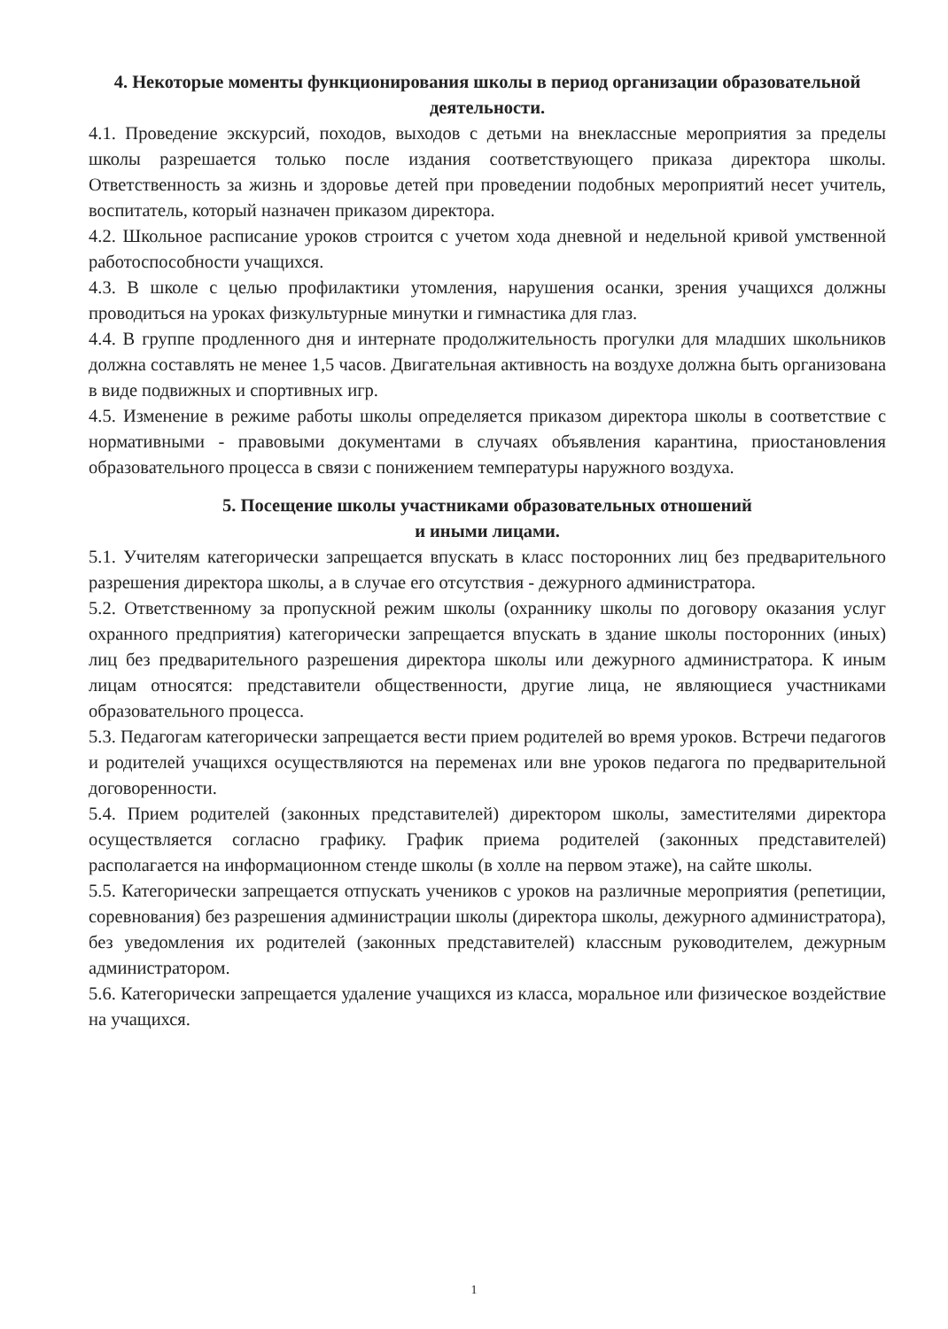4. Некоторые моменты функционирования школы в период организации образовательной деятельности.
4.1. Проведение экскурсий, походов, выходов с детьми на внеклассные мероприятия за пределы школы разрешается только после издания соответствующего приказа директора школы. Ответственность за жизнь и здоровье детей при проведении подобных мероприятий несет учитель, воспитатель, который назначен приказом директора.
4.2. Школьное расписание уроков строится с учетом хода дневной и недельной кривой умственной работоспособности учащихся.
4.3. В школе с целью профилактики утомления, нарушения осанки, зрения учащихся должны проводиться на уроках физкультурные минутки и гимнастика для глаз.
4.4. В группе продленного дня и интернате продолжительность прогулки для младших школьников должна составлять не менее 1,5 часов. Двигательная активность на воздухе должна быть организована в виде подвижных и спортивных игр.
4.5. Изменение в режиме работы школы определяется приказом директора школы в соответствие с нормативными - правовыми документами в случаях объявления карантина, приостановления образовательного процесса в связи с понижением температуры наружного воздуха.
5. Посещение школы участниками образовательных отношений
и иными лицами.
5.1. Учителям категорически запрещается впускать в класс посторонних лиц без предварительного разрешения директора школы, а в случае его отсутствия - дежурного администратора.
5.2. Ответственному за пропускной режим школы (охраннику школы по договору оказания услуг охранного предприятия) категорически запрещается впускать в здание школы посторонних (иных) лиц без предварительного разрешения директора школы или дежурного администратора. К иным лицам относятся: представители общественности, другие лица, не являющиеся участниками образовательного процесса.
5.3. Педагогам категорически запрещается вести прием родителей во время уроков. Встречи педагогов и родителей учащихся осуществляются на переменах или вне уроков педагога по предварительной договоренности.
5.4. Прием родителей (законных представителей) директором школы, заместителями директора осуществляется согласно графику. График приема родителей (законных представителей) располагается на информационном стенде школы (в холле на первом этаже), на сайте школы.
5.5. Категорически запрещается отпускать учеников с уроков на различные мероприятия (репетиции, соревнования) без разрешения администрации школы (директора школы, дежурного администратора), без уведомления их родителей (законных представителей) классным руководителем, дежурным администратором.
5.6. Категорически запрещается удаление учащихся из класса, моральное или физическое воздействие на учащихся.
1